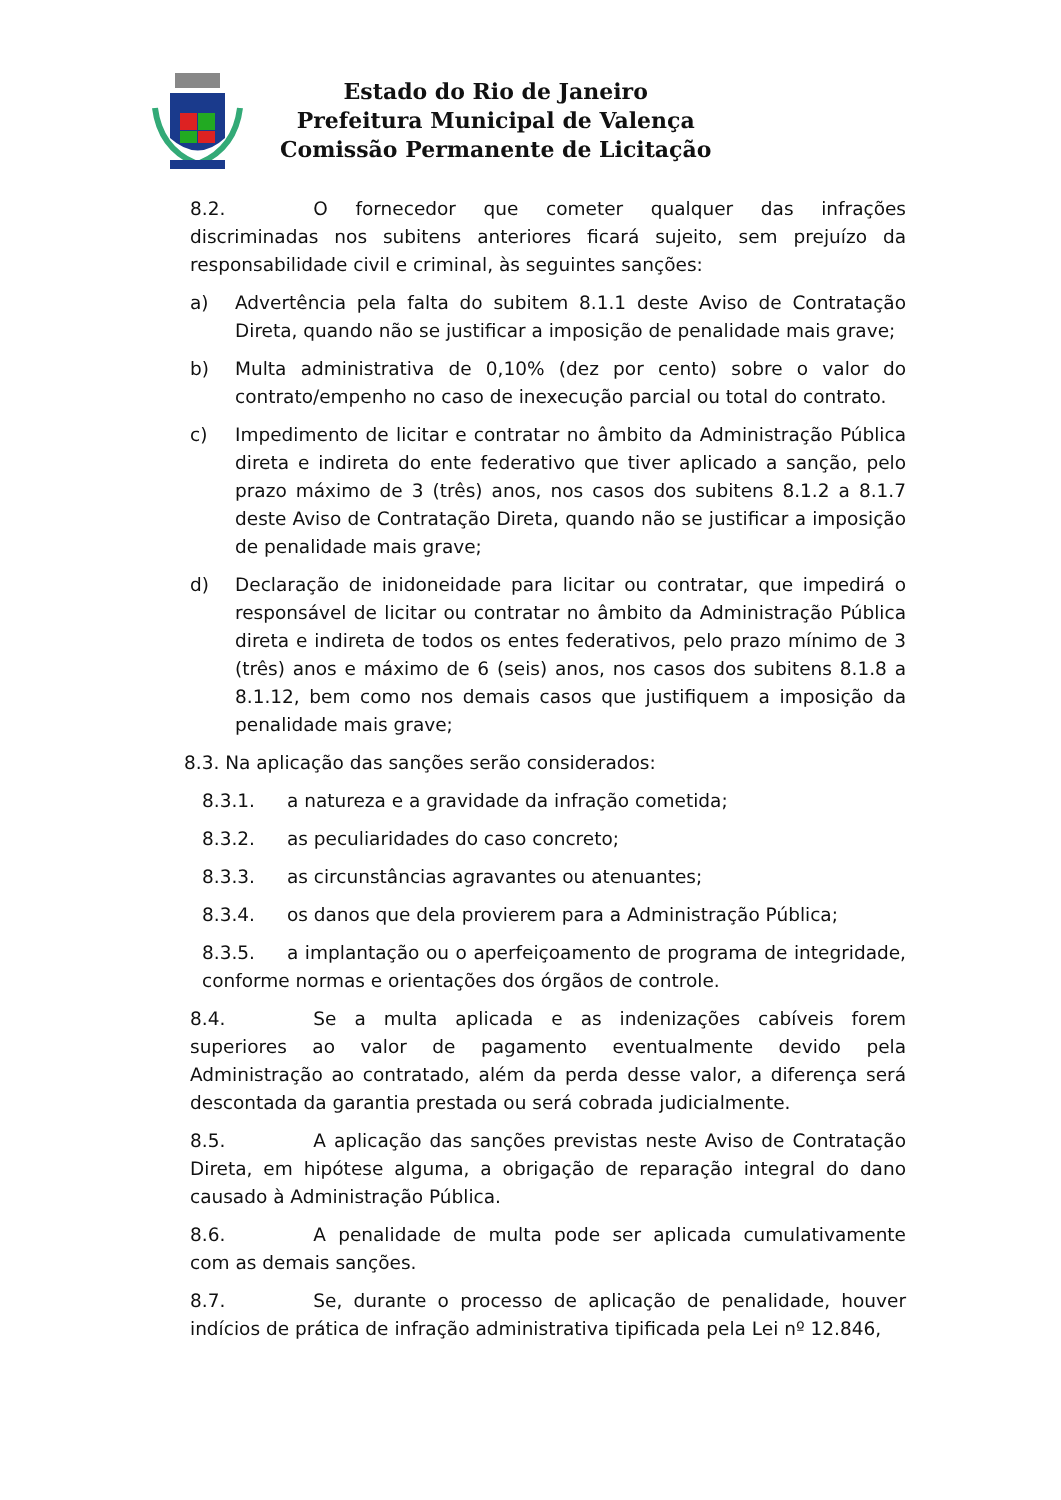Estado do Rio de Janeiro
Prefeitura Municipal de Valença
Comissão Permanente de Licitação
8.2. O fornecedor que cometer qualquer das infrações discriminadas nos subitens anteriores ficará sujeito, sem prejuízo da responsabilidade civil e criminal, às seguintes sanções:
a) Advertência pela falta do subitem 8.1.1 deste Aviso de Contratação Direta, quando não se justificar a imposição de penalidade mais grave;
b) Multa administrativa de 0,10% (dez por cento) sobre o valor do contrato/empenho no caso de inexecução parcial ou total do contrato.
c) Impedimento de licitar e contratar no âmbito da Administração Pública direta e indireta do ente federativo que tiver aplicado a sanção, pelo prazo máximo de 3 (três) anos, nos casos dos subitens 8.1.2 a 8.1.7 deste Aviso de Contratação Direta, quando não se justificar a imposição de penalidade mais grave;
d) Declaração de inidoneidade para licitar ou contratar, que impedirá o responsável de licitar ou contratar no âmbito da Administração Pública direta e indireta de todos os entes federativos, pelo prazo mínimo de 3 (três) anos e máximo de 6 (seis) anos, nos casos dos subitens 8.1.8 a 8.1.12, bem como nos demais casos que justifiquem a imposição da penalidade mais grave;
8.3. Na aplicação das sanções serão considerados:
8.3.1. a natureza e a gravidade da infração cometida;
8.3.2. as peculiaridades do caso concreto;
8.3.3. as circunstâncias agravantes ou atenuantes;
8.3.4. os danos que dela provierem para a Administração Pública;
8.3.5. a implantação ou o aperfeiçoamento de programa de integridade, conforme normas e orientações dos órgãos de controle.
8.4. Se a multa aplicada e as indenizações cabíveis forem superiores ao valor de pagamento eventualmente devido pela Administração ao contratado, além da perda desse valor, a diferença será descontada da garantia prestada ou será cobrada judicialmente.
8.5. A aplicação das sanções previstas neste Aviso de Contratação Direta, em hipótese alguma, a obrigação de reparação integral do dano causado à Administração Pública.
8.6. A penalidade de multa pode ser aplicada cumulativamente com as demais sanções.
8.7. Se, durante o processo de aplicação de penalidade, houver indícios de prática de infração administrativa tipificada pela Lei nº 12.846,